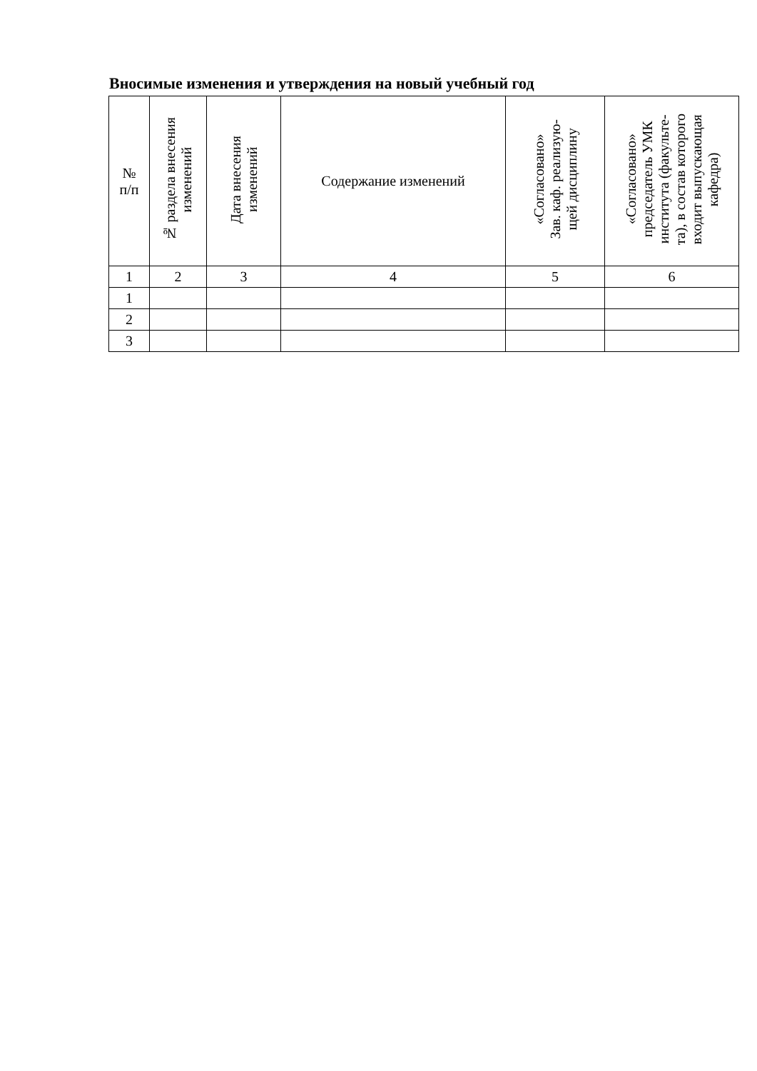Вносимые изменения и утверждения на новый учебный год
| № п/п | № раздела внесения изменений | Дата внесения изменений | Содержание изменений | «Согласовано» Зав. каф. реализую- щей дисциплину | «Согласовано» председатель УМК института (факульте- та), в состав которого входит выпускающая кафедра) |
| --- | --- | --- | --- | --- | --- |
| 1 | 2 | 3 | 4 | 5 | 6 |
| 1 | | | | | |
| 2 | | | | | |
| 3 | | | | | |